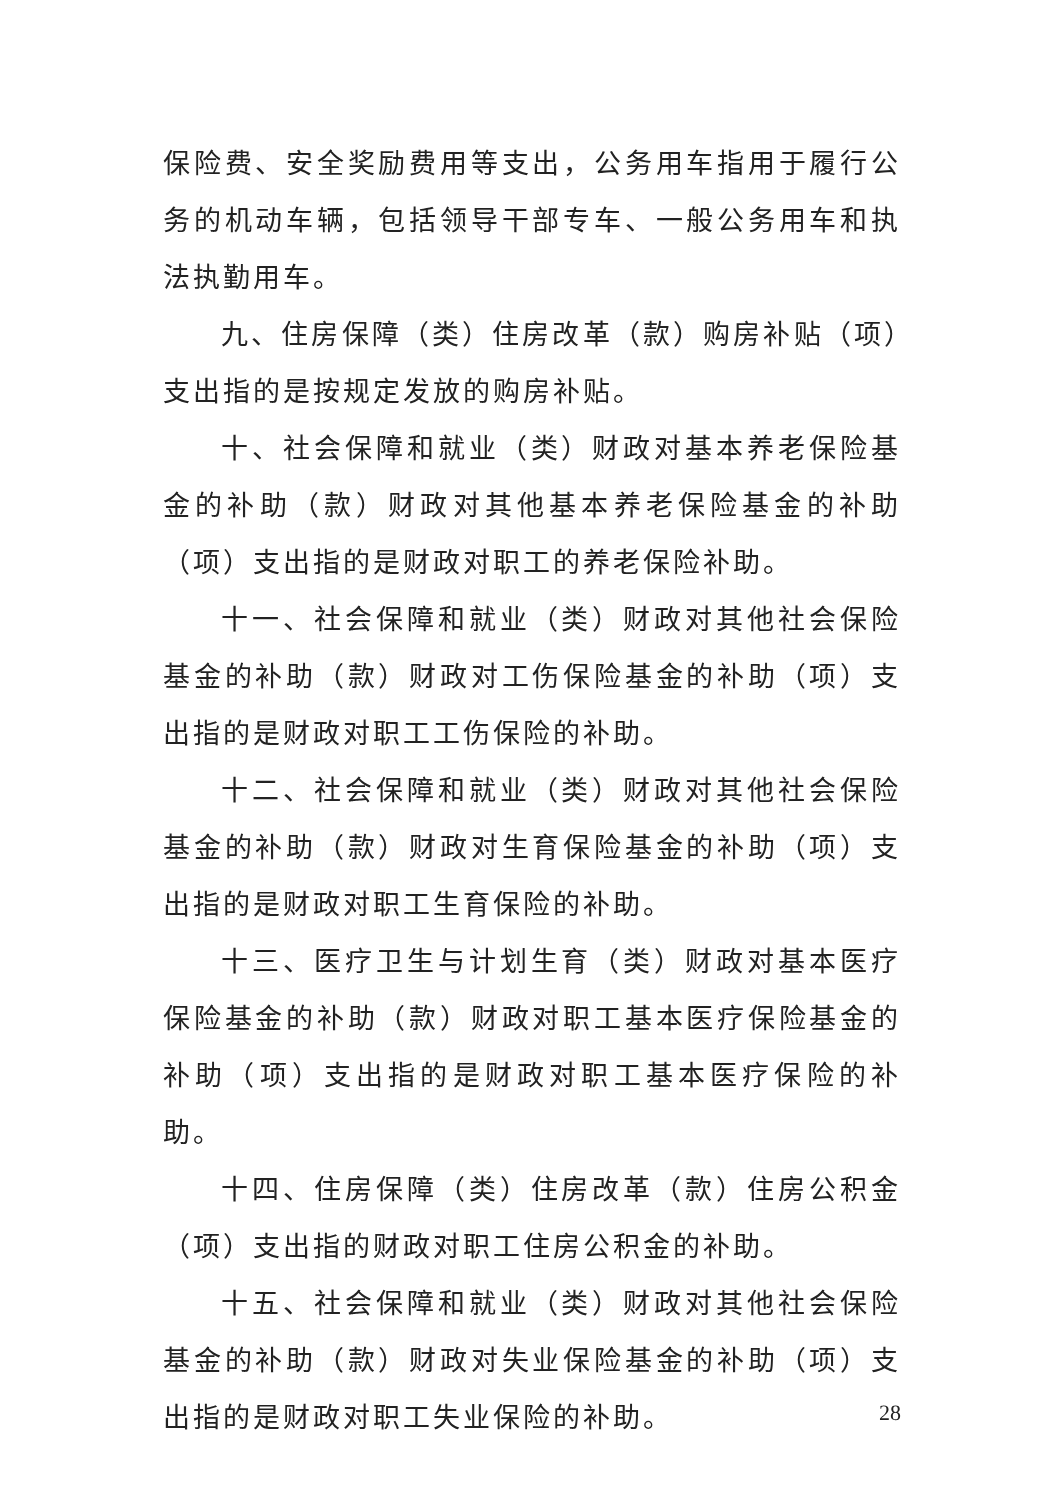保险费、安全奖励费用等支出，公务用车指用于履行公务的机动车辆，包括领导干部专车、一般公务用车和执法执勤用车。
九、住房保障（类）住房改革（款）购房补贴（项）支出指的是按规定发放的购房补贴。
十、社会保障和就业（类）财政对基本养老保险基金的补助（款）财政对其他基本养老保险基金的补助（项）支出指的是财政对职工的养老保险补助。
十一、社会保障和就业（类）财政对其他社会保险基金的补助（款）财政对工伤保险基金的补助（项）支出指的是财政对职工工伤保险的补助。
十二、社会保障和就业（类）财政对其他社会保险基金的补助（款）财政对生育保险基金的补助（项）支出指的是财政对职工生育保险的补助。
十三、医疗卫生与计划生育（类）财政对基本医疗保险基金的补助（款）财政对职工基本医疗保险基金的补助（项）支出指的是财政对职工基本医疗保险的补助。
十四、住房保障（类）住房改革（款）住房公积金（项）支出指的财政对职工住房公积金的补助。
十五、社会保障和就业（类）财政对其他社会保险基金的补助（款）财政对失业保险基金的补助（项）支出指的是财政对职工失业保险的补助。
28